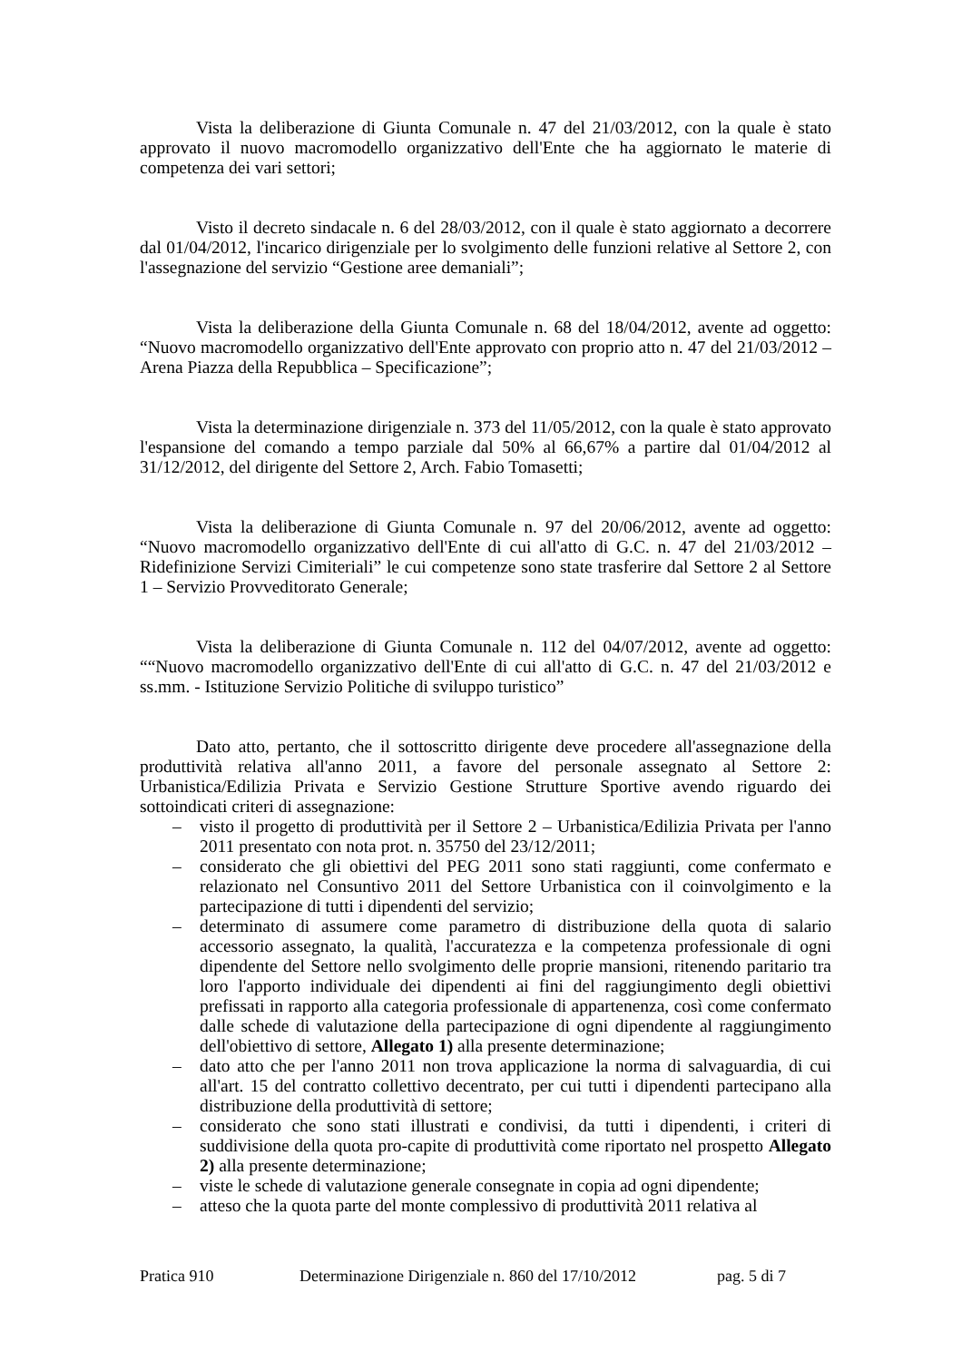Vista la deliberazione di Giunta Comunale n. 47 del 21/03/2012, con la quale è stato approvato il nuovo macromodello organizzativo dell'Ente che ha aggiornato le materie di competenza dei vari settori;
Visto il decreto sindacale n. 6 del 28/03/2012, con il quale è stato aggiornato a decorrere dal 01/04/2012, l'incarico dirigenziale per lo svolgimento delle funzioni relative al Settore 2, con l'assegnazione del servizio “Gestione aree demaniali”;
Vista la deliberazione della Giunta Comunale n. 68 del 18/04/2012, avente ad oggetto: “Nuovo macromodello organizzativo dell'Ente approvato con proprio atto n. 47 del 21/03/2012 – Arena Piazza della Repubblica – Specificazione”;
Vista la determinazione dirigenziale n. 373 del 11/05/2012, con la quale è stato approvato l'espansione del comando a tempo parziale dal 50% al 66,67% a partire dal 01/04/2012 al 31/12/2012, del dirigente del Settore 2, Arch. Fabio Tomasetti;
Vista la deliberazione di Giunta Comunale n. 97 del 20/06/2012, avente ad oggetto: “Nuovo macromodello organizzativo dell'Ente di cui all'atto di G.C. n. 47 del 21/03/2012 – Ridefinizione Servizi Cimiteriali” le cui competenze sono state trasferire dal Settore 2 al Settore 1 – Servizio Provveditorato Generale;
Vista la deliberazione di Giunta Comunale n. 112 del 04/07/2012, avente ad oggetto: ““Nuovo macromodello organizzativo dell'Ente di cui all'atto di G.C. n. 47 del 21/03/2012 e ss.mm. - Istituzione Servizio Politiche di sviluppo turistico”
Dato atto, pertanto, che il sottoscritto dirigente deve procedere all'assegnazione della produttività relativa all'anno 2011, a favore del personale assegnato al Settore 2: Urbanistica/Edilizia Privata e Servizio Gestione Strutture Sportive avendo riguardo dei sottoindicati criteri di assegnazione:
– visto il progetto di produttività per il Settore 2 – Urbanistica/Edilizia Privata per l'anno 2011 presentato con nota prot. n. 35750 del 23/12/2011;
– considerato che gli obiettivi del PEG 2011 sono stati raggiunti, come confermato e relazionato nel Consuntivo 2011 del Settore Urbanistica con il coinvolgimento e la partecipazione di tutti i dipendenti del servizio;
– determinato di assumere come parametro di distribuzione della quota di salario accessorio assegnato, la qualità, l'accuratezza e la competenza professionale di ogni dipendente del Settore nello svolgimento delle proprie mansioni, ritenendo paritario tra loro l'apporto individuale dei dipendenti ai fini del raggiungimento degli obiettivi prefissati in rapporto alla categoria professionale di appartenenza, così come confermato dalle schede di valutazione della partecipazione di ogni dipendente al raggiungimento dell'obiettivo di settore, Allegato 1) alla presente determinazione;
– dato atto che per l'anno 2011 non trova applicazione la norma di salvaguardia, di cui all'art. 15 del contratto collettivo decentrato, per cui tutti i dipendenti partecipano alla distribuzione della produttività di settore;
– considerato che sono stati illustrati e condivisi, da tutti i dipendenti, i criteri di suddivisione della quota pro-capite di produttività come riportato nel prospetto Allegato 2) alla presente determinazione;
– viste le schede di valutazione generale consegnate in copia ad ogni dipendente;
– atteso che la quota parte del monte complessivo di produttività 2011 relativa al
Pratica 910 Determinazione Dirigenziale n. 860 del 17/10/2012 pag. 5 di 7